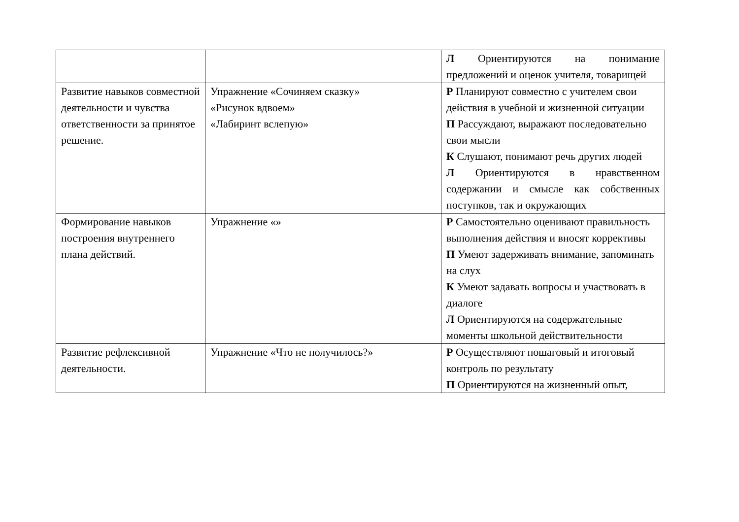| | | Л Ориентируются на понимание предложений и оценок учителя, товарищей |
| Развитие навыков совместной деятельности и чувства ответственности за принятое решение. | Упражнение «Сочиняем сказку» «Рисунок вдвоем» «Лабиринт вслепую» | Р Планируют совместно с учителем свои действия в учебной и жизненной ситуации П Рассуждают, выражают последовательно свои мысли К Слушают, понимают речь других людей Л Ориентируются в нравственном содержании и смысле как собственных поступков, так и окружающих |
| Формирование навыков построения внутреннего плана действий. | Упражнение «» | Р Самостоятельно оценивают правильность выполнения действия и вносят коррективы П Умеют задерживать внимание, запоминать на слух К Умеют задавать вопросы и участвовать в диалоге Л Ориентируются на содержательные моменты школьной действительности |
| Развитие рефлексивной деятельности. | Упражнение «Что не получилось?» | Р Осуществляют пошаговый и итоговый контроль по результату П Ориентируются на жизненный опыт, |